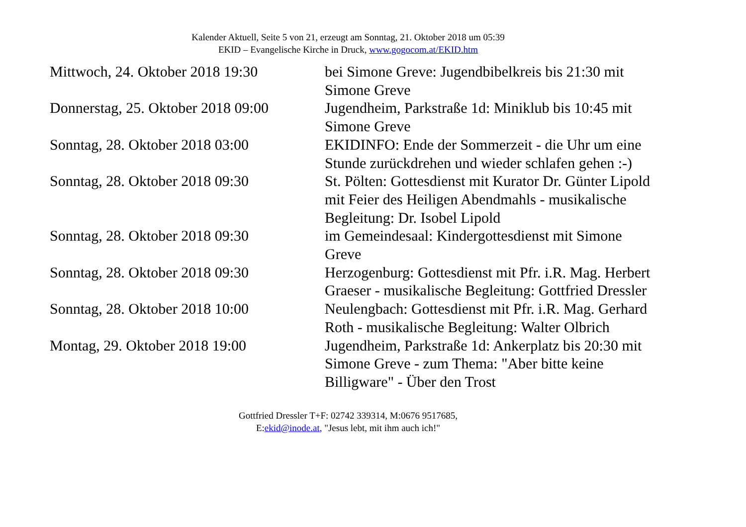Kalender Aktuell, Seite 5 von 21, erzeugt am Sonntag, 21. Oktober 2018 um 05:39
EKID – Evangelische Kirche in Druck, www.gogocom.at/EKID.htm
| Mittwoch, 24. Oktober 2018 19:30 | bei Simone Greve: Jugendbibelkreis bis 21:30 mit Simone Greve |
| Donnerstag, 25. Oktober 2018 09:00 | Jugendheim, Parkstraße 1d: Miniklub bis 10:45 mit Simone Greve |
| Sonntag, 28. Oktober 2018 03:00 | EKIDINFO: Ende der Sommerzeit - die Uhr um eine Stunde zurückdrehen und wieder schlafen gehen :-) |
| Sonntag, 28. Oktober 2018 09:30 | St. Pölten: Gottesdienst mit Kurator Dr. Günter Lipold mit Feier des Heiligen Abendmahls - musikalische Begleitung: Dr. Isobel Lipold |
| Sonntag, 28. Oktober 2018 09:30 | im Gemeindesaal: Kindergottesdienst mit Simone Greve |
| Sonntag, 28. Oktober 2018 09:30 | Herzogenburg: Gottesdienst mit Pfr. i.R. Mag. Herbert Graeser - musikalische Begleitung: Gottfried Dressler |
| Sonntag, 28. Oktober 2018 10:00 | Neulengbach: Gottesdienst mit Pfr. i.R. Mag. Gerhard Roth - musikalische Begleitung: Walter Olbrich |
| Montag, 29. Oktober 2018 19:00 | Jugendheim, Parkstraße 1d: Ankerplatz bis 20:30 mit Simone Greve - zum Thema: "Aber bitte keine Billigware" - Über den Trost |
Gottfried Dressler T+F: 02742 339314, M:0676 9517685,
E:ekid@inode.at, "Jesus lebt, mit ihm auch ich!"